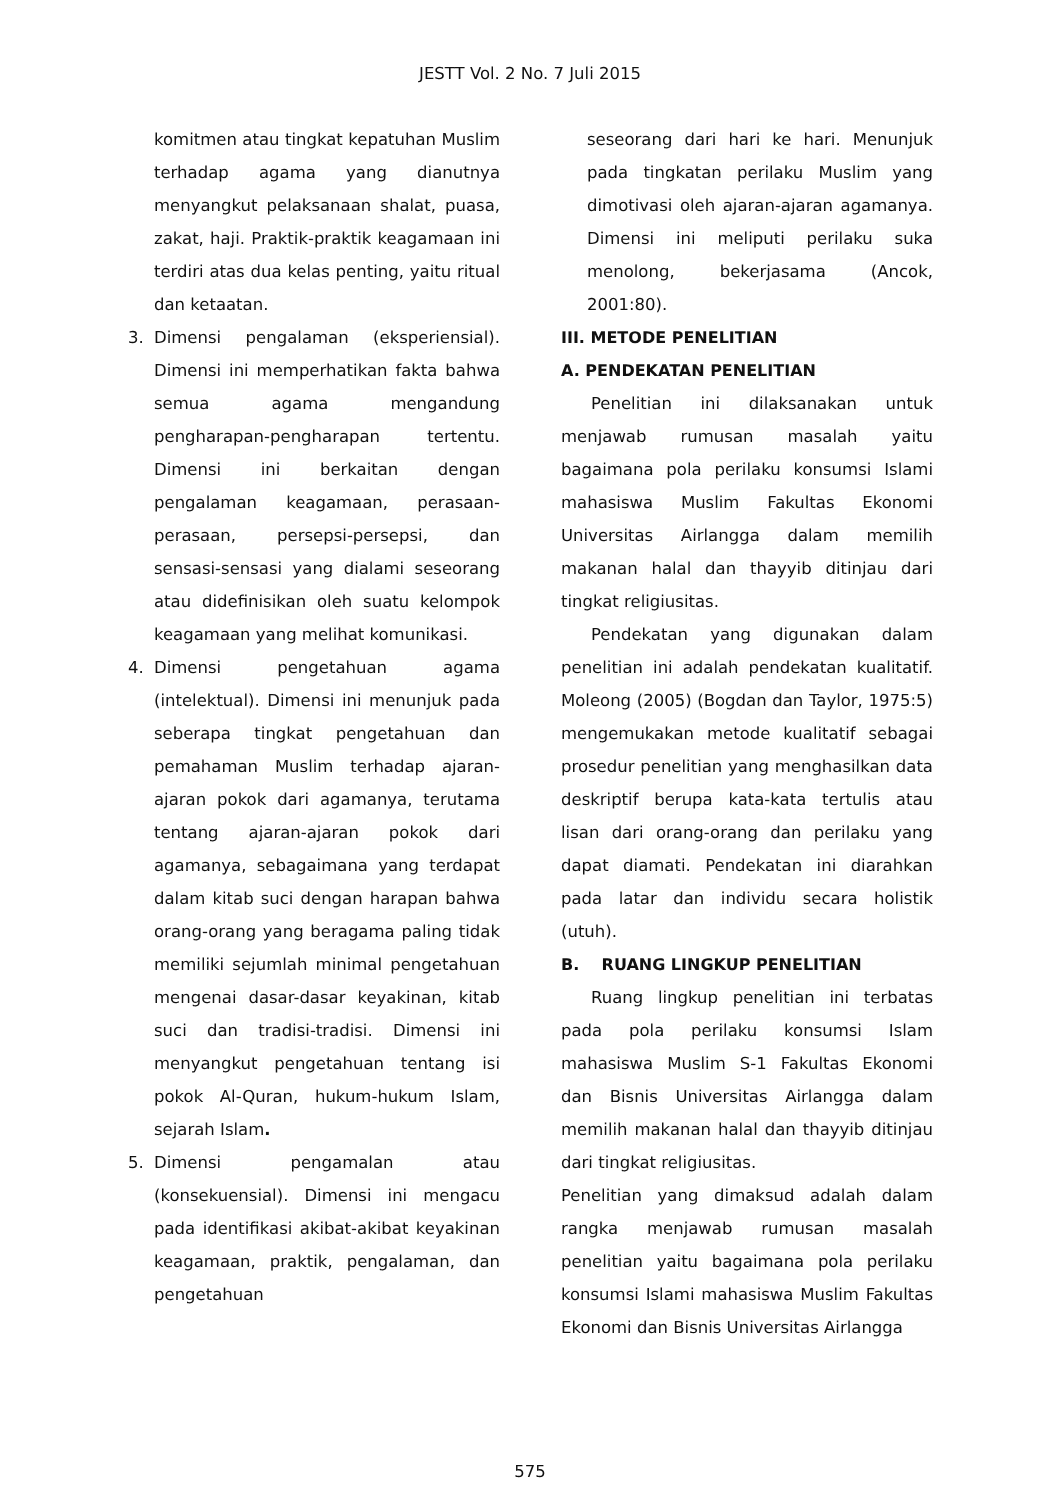JESTT Vol. 2 No. 7 Juli 2015
komitmen atau tingkat kepatuhan Muslim terhadap agama yang dianutnya menyangkut pelaksanaan shalat, puasa, zakat, haji. Praktik-praktik keagamaan ini terdiri atas dua kelas penting, yaitu ritual dan ketaatan.
3. Dimensi pengalaman (eksperiensial). Dimensi ini memperhatikan fakta bahwa semua agama mengandung pengharapan-pengharapan tertentu. Dimensi ini berkaitan dengan pengalaman keagamaan, perasaan-perasaan, persepsi-persepsi, dan sensasi-sensasi yang dialami seseorang atau didefinisikan oleh suatu kelompok keagamaan yang melihat komunikasi.
4. Dimensi pengetahuan agama (intelektual). Dimensi ini menunjuk pada seberapa tingkat pengetahuan dan pemahaman Muslim terhadap ajaran-ajaran pokok dari agamanya, terutama tentang ajaran-ajaran pokok dari agamanya, sebagaimana yang terdapat dalam kitab suci dengan harapan bahwa orang-orang yang beragama paling tidak memiliki sejumlah minimal pengetahuan mengenai dasar-dasar keyakinan, kitab suci dan tradisi-tradisi. Dimensi ini menyangkut pengetahuan tentang isi pokok Al-Quran, hukum-hukum Islam, sejarah Islam.
5. Dimensi pengamalan atau (konsekuensial). Dimensi ini mengacu pada identifikasi akibat-akibat keyakinan keagamaan, praktik, pengalaman, dan pengetahuan
seseorang dari hari ke hari. Menunjuk pada tingkatan perilaku Muslim yang dimotivasi oleh ajaran-ajaran agamanya. Dimensi ini meliputi perilaku suka menolong, bekerjasama (Ancok, 2001:80).
III. METODE PENELITIAN
A. PENDEKATAN PENELITIAN
Penelitian ini dilaksanakan untuk menjawab rumusan masalah yaitu bagaimana pola perilaku konsumsi Islami mahasiswa Muslim Fakultas Ekonomi Universitas Airlangga dalam memilih makanan halal dan thayyib ditinjau dari tingkat religiusitas.
Pendekatan yang digunakan dalam penelitian ini adalah pendekatan kualitatif. Moleong (2005) (Bogdan dan Taylor, 1975:5) mengemukakan metode kualitatif sebagai prosedur penelitian yang menghasilkan data deskriptif berupa kata-kata tertulis atau lisan dari orang-orang dan perilaku yang dapat diamati. Pendekatan ini diarahkan pada latar dan individu secara holistik (utuh).
B. RUANG LINGKUP PENELITIAN
Ruang lingkup penelitian ini terbatas pada pola perilaku konsumsi Islam mahasiswa Muslim S-1 Fakultas Ekonomi dan Bisnis Universitas Airlangga dalam memilih makanan halal dan thayyib ditinjau dari tingkat religiusitas.
Penelitian yang dimaksud adalah dalam rangka menjawab rumusan masalah penelitian yaitu bagaimana pola perilaku konsumsi Islami mahasiswa Muslim Fakultas Ekonomi dan Bisnis Universitas Airlangga
575